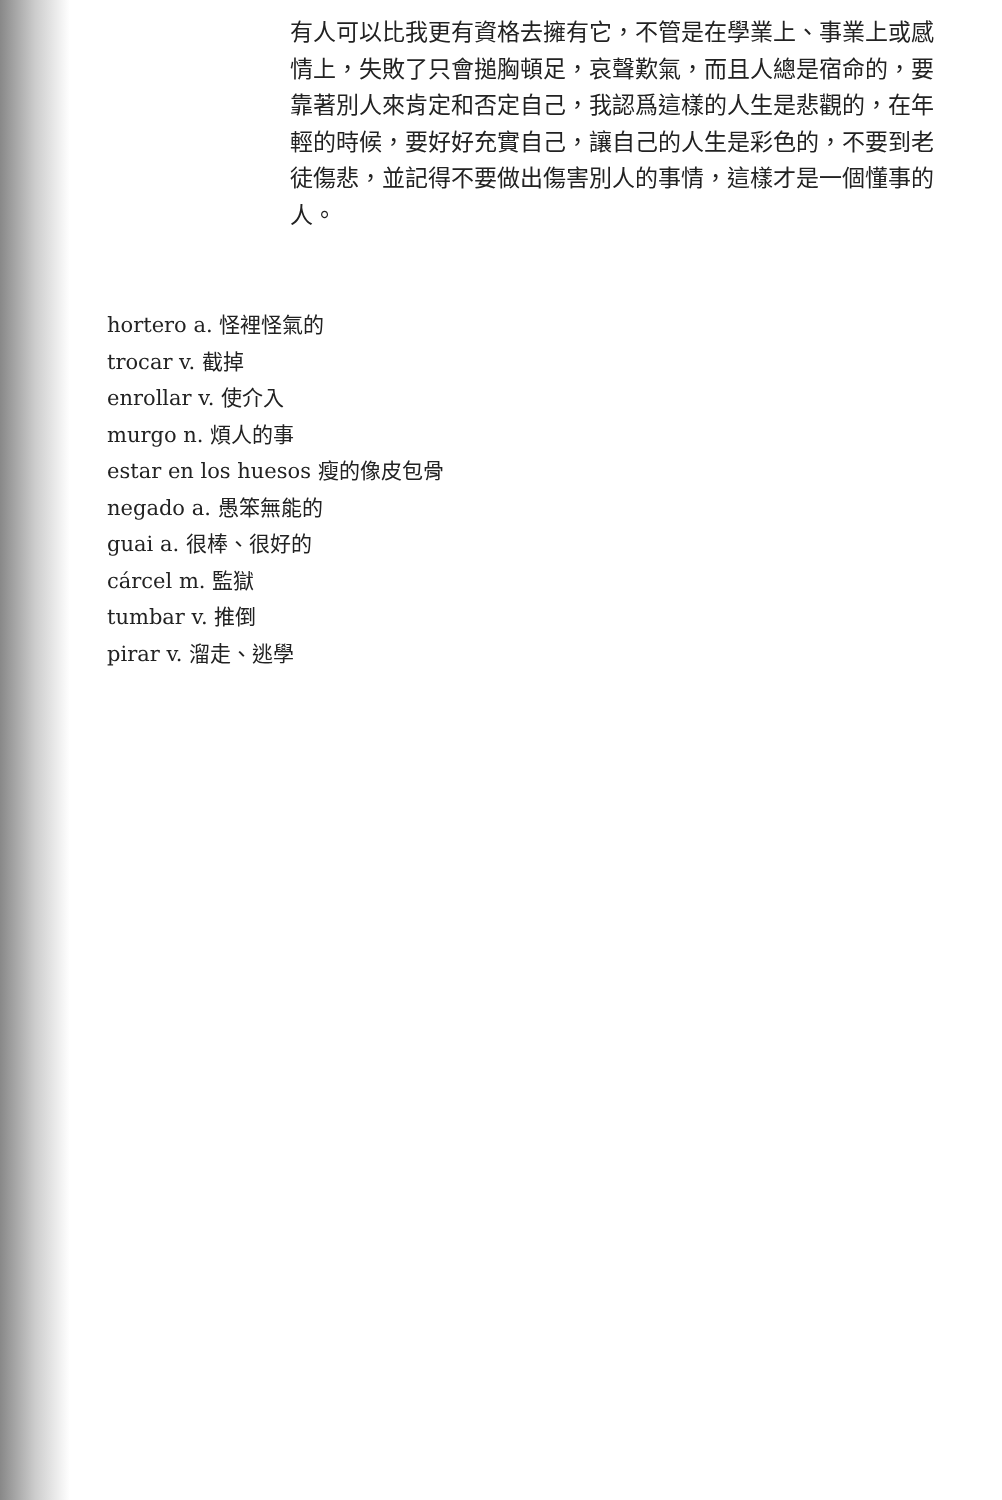有人可以比我更有資格去擁有它，不管是在學業上、事業上或感情上，失敗了只會搥胸頓足，哀聲歎氣，而且人總是宿命的，要靠著別人來肯定和否定自己，我認爲這樣的人生是悲觀的，在年輕的時候，要好好充實自己，讓自己的人生是彩色的，不要到老徒傷悲，並記得不要做出傷害別人的事情，這樣才是一個懂事的人。
hortero a. 怪裡怪氣的
trocar v. 截掉
enrollar v. 使介入
murgo n. 煩人的事
estar en los huesos 瘦的像皮包骨
negado a. 愚笨無能的
guai a. 很棒、很好的
cárcel m. 監獄
tumbar v. 推倒
pirar v. 溜走、逃學